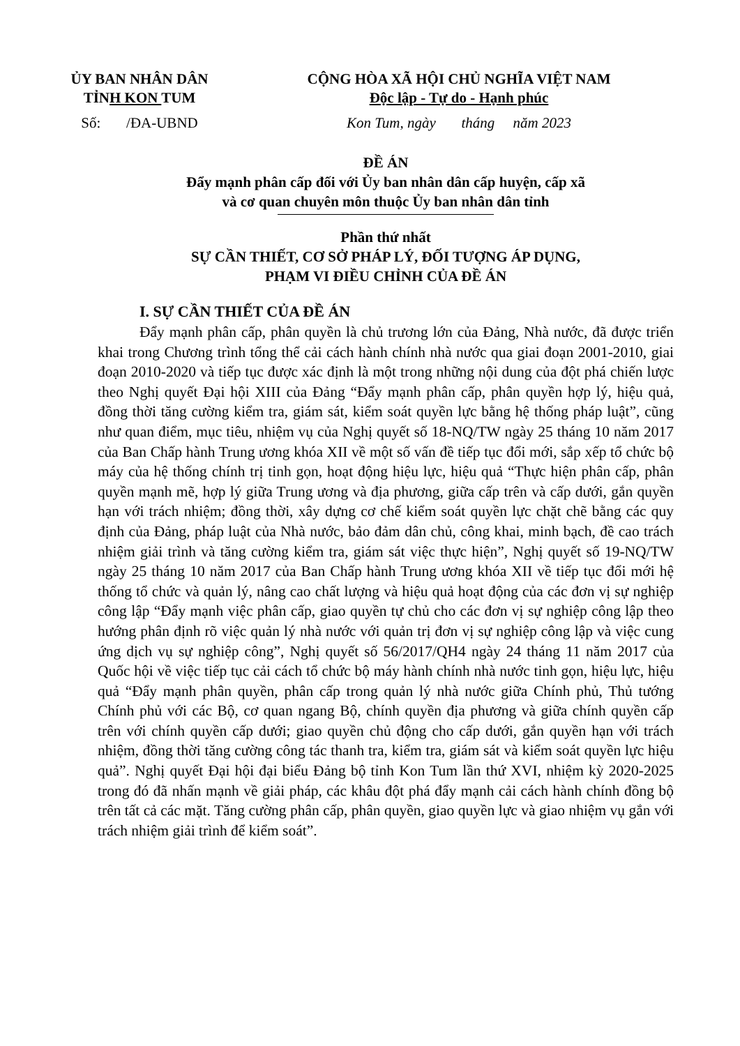ỦY BAN NHÂN DÂN
TỈNH KON TUM
CỘNG HÒA XÃ HỘI CHỦ NGHĨA VIỆT NAM
Độc lập - Tự do - Hạnh phúc
Số: /ĐA-UBND Kon Tum, ngày tháng năm 2023
ĐỀ ÁN
Đẩy mạnh phân cấp đối với Ủy ban nhân dân cấp huyện, cấp xã
và cơ quan chuyên môn thuộc Ủy ban nhân dân tỉnh
Phần thứ nhất
SỰ CẦN THIẾT, CƠ SỞ PHÁP LÝ, ĐỐI TƯỢNG ÁP DỤNG,
PHẠM VI ĐIỀU CHỈNH CỦA ĐỀ ÁN
I. SỰ CẦN THIẾT CỦA ĐỀ ÁN
Đẩy mạnh phân cấp, phân quyền là chủ trương lớn của Đảng, Nhà nước, đã được triển khai trong Chương trình tổng thể cải cách hành chính nhà nước qua giai đoạn 2001-2010, giai đoạn 2010-2020 và tiếp tục được xác định là một trong những nội dung của đột phá chiến lược theo Nghị quyết Đại hội XIII của Đảng “Đẩy mạnh phân cấp, phân quyền hợp lý, hiệu quả, đồng thời tăng cường kiểm tra, giám sát, kiểm soát quyền lực bằng hệ thống pháp luật”, cũng như quan điểm, mục tiêu, nhiệm vụ của Nghị quyết số 18-NQ/TW ngày 25 tháng 10 năm 2017 của Ban Chấp hành Trung ương khóa XII về một số vấn đề tiếp tục đổi mới, sắp xếp tổ chức bộ máy của hệ thống chính trị tinh gọn, hoạt động hiệu lực, hiệu quả “Thực hiện phân cấp, phân quyền mạnh mẽ, hợp lý giữa Trung ương và địa phương, giữa cấp trên và cấp dưới, gắn quyền hạn với trách nhiệm; đồng thời, xây dựng cơ chế kiểm soát quyền lực chặt chẽ bằng các quy định của Đảng, pháp luật của Nhà nước, bảo đảm dân chủ, công khai, minh bạch, đề cao trách nhiệm giải trình và tăng cường kiểm tra, giám sát việc thực hiện”, Nghị quyết số 19-NQ/TW ngày 25 tháng 10 năm 2017 của Ban Chấp hành Trung ương khóa XII về tiếp tục đổi mới hệ thống tổ chức và quản lý, nâng cao chất lượng và hiệu quả hoạt động của các đơn vị sự nghiệp công lập “Đẩy mạnh việc phân cấp, giao quyền tự chủ cho các đơn vị sự nghiệp công lập theo hướng phân định rõ việc quản lý nhà nước với quản trị đơn vị sự nghiệp công lập và việc cung ứng dịch vụ sự nghiệp công”, Nghị quyết số 56/2017/QH4 ngày 24 tháng 11 năm 2017 của Quốc hội về việc tiếp tục cải cách tổ chức bộ máy hành chính nhà nước tinh gọn, hiệu lực, hiệu quả “Đẩy mạnh phân quyền, phân cấp trong quản lý nhà nước giữa Chính phủ, Thủ tướng Chính phủ với các Bộ, cơ quan ngang Bộ, chính quyền địa phương và giữa chính quyền cấp trên với chính quyền cấp dưới; giao quyền chủ động cho cấp dưới, gắn quyền hạn với trách nhiệm, đồng thời tăng cường công tác thanh tra, kiểm tra, giám sát và kiểm soát quyền lực hiệu quả”. Nghị quyết Đại hội đại biểu Đảng bộ tỉnh Kon Tum lần thứ XVI, nhiệm kỳ 2020-2025 trong đó đã nhấn mạnh về giải pháp, các khâu đột phá đẩy mạnh cải cách hành chính đồng bộ trên tất cả các mặt. Tăng cường phân cấp, phân quyền, giao quyền lực và giao nhiệm vụ gắn với trách nhiệm giải trình để kiểm soát”.